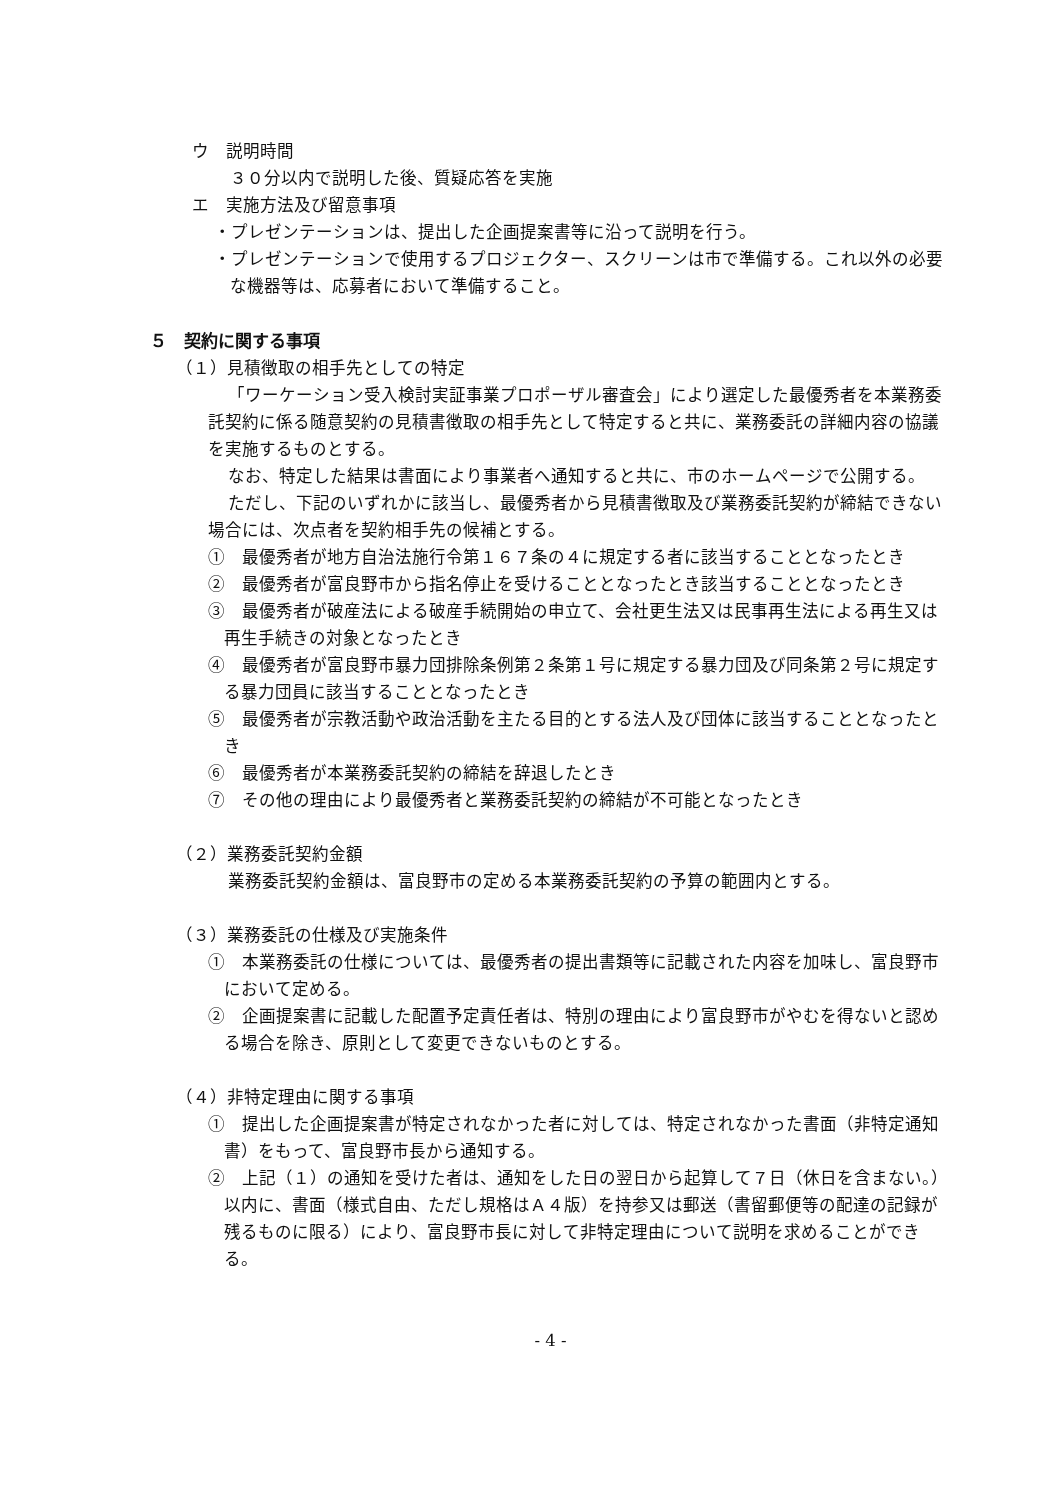ウ　説明時間
３０分以内で説明した後、質疑応答を実施
エ　実施方法及び留意事項
・プレゼンテーションは、提出した企画提案書等に沿って説明を行う。
・プレゼンテーションで使用するプロジェクター、スクリーンは市で準備する。これ以外の必要な機器等は、応募者において準備すること。
５　契約に関する事項
（１）見積徴取の相手先としての特定
「ワーケーション受入検討実証事業プロポーザル審査会」により選定した最優秀者を本業務委託契約に係る随意契約の見積書徴取の相手先として特定すると共に、業務委託の詳細内容の協議を実施するものとする。
なお、特定した結果は書面により事業者へ通知すると共に、市のホームページで公開する。
ただし、下記のいずれかに該当し、最優秀者から見積書徴取及び業務委託契約が締結できない場合には、次点者を契約相手先の候補とする。
①　最優秀者が地方自治法施行令第１６７条の４に規定する者に該当することとなったとき
②　最優秀者が富良野市から指名停止を受けることとなったとき該当することとなったとき
③　最優秀者が破産法による破産手続開始の申立て、会社更生法又は民事再生法による再生又は再生手続きの対象となったとき
④　最優秀者が富良野市暴力団排除条例第２条第１号に規定する暴力団及び同条第２号に規定する暴力団員に該当することとなったとき
⑤　最優秀者が宗教活動や政治活動を主たる目的とする法人及び団体に該当することとなったとき
⑥　最優秀者が本業務委託契約の締結を辞退したとき
⑦　その他の理由により最優秀者と業務委託契約の締結が不可能となったとき
（２）業務委託契約金額
業務委託契約金額は、富良野市の定める本業務委託契約の予算の範囲内とする。
（３）業務委託の仕様及び実施条件
①　本業務委託の仕様については、最優秀者の提出書類等に記載された内容を加味し、富良野市において定める。
②　企画提案書に記載した配置予定責任者は、特別の理由により富良野市がやむを得ないと認める場合を除き、原則として変更できないものとする。
（４）非特定理由に関する事項
①　提出した企画提案書が特定されなかった者に対しては、特定されなかった書面（非特定通知書）をもって、富良野市長から通知する。
②　上記（１）の通知を受けた者は、通知をした日の翌日から起算して７日（休日を含まない。）以内に、書面（様式自由、ただし規格はＡ４版）を持参又は郵送（書留郵便等の配達の記録が残るものに限る）により、富良野市長に対して非特定理由について説明を求めることができる。
- 4 -